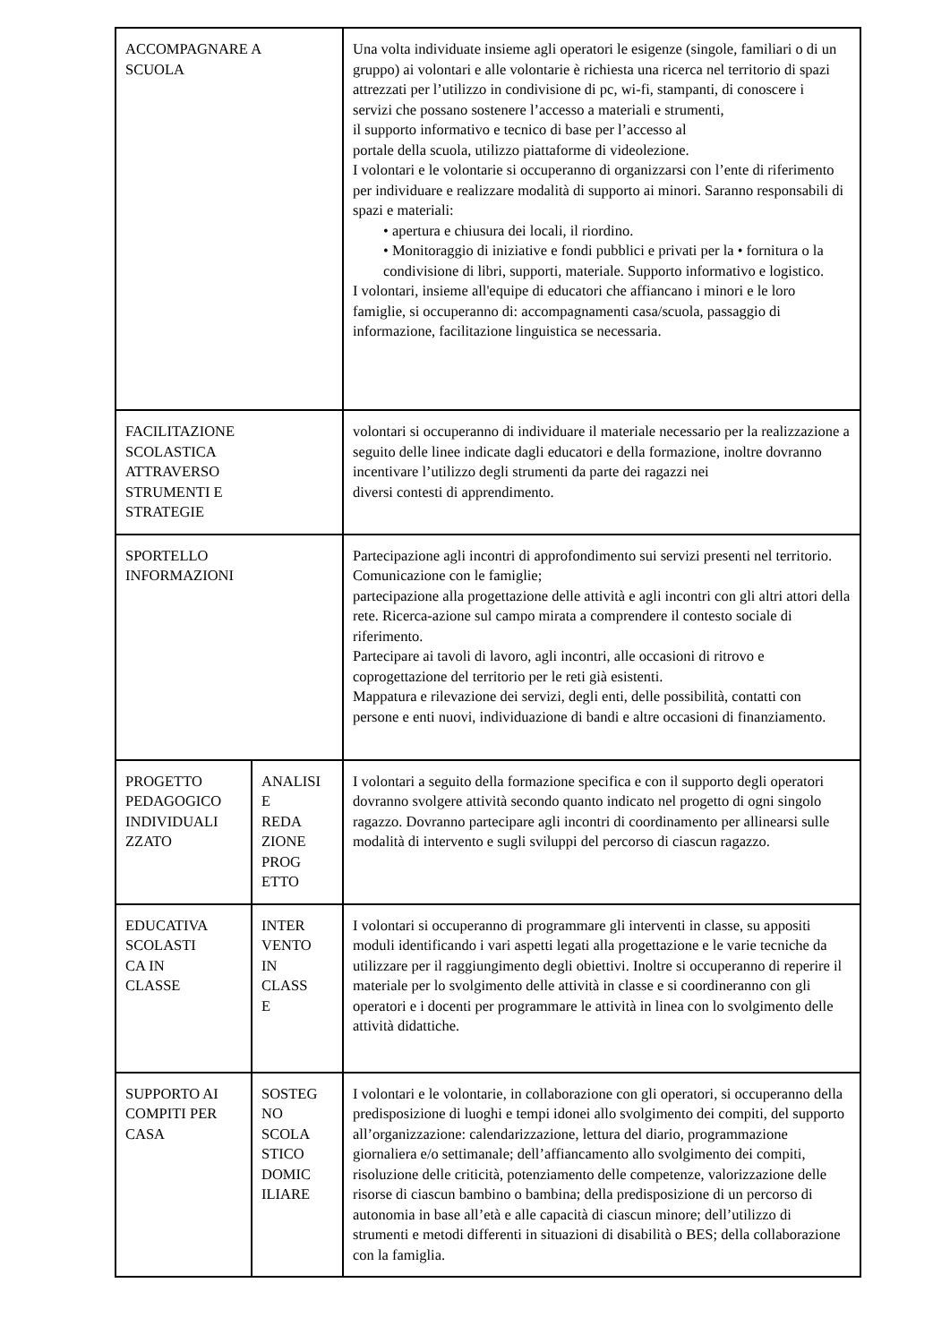| ACCOMPAGNARE A SCUOLA | | Una volta individuate insieme agli operatori le esigenze (singole, familiari o di un gruppo) ai volontari e alle volontarie è richiesta una ricerca nel territorio di spazi attrezzati per l’utilizzo in condivisione di pc, wi-fi, stampanti, di conoscere i servizi che possano sostenere l’accesso a materiali e strumenti, il supporto informativo e tecnico di base per l’accesso al portale della scuola, utilizzo piattaforme di videolezione. I volontari e le volontarie si occuperanno di organizzarsi con l’ente di riferimento per individuare e realizzare modalità di supporto ai minori. Saranno responsabili di spazi e materiali: • apertura e chiusura dei locali, il riordino. • Monitoraggio di iniziative e fondi pubblici e privati per la • fornitura o la condivisione di libri, supporti, materiale. Supporto informativo e logistico. I volontari, insieme all'equipe di educatori che affiancano i minori e le loro famiglie, si occuperanno di: accompagnamenti casa/scuola, passaggio di informazione, facilitazione linguistica se necessaria. |
| FACILITAZIONE SCOLASTICA ATTRAVERSO STRUMENTI E STRATEGIE | | volontari si occuperanno di individuare il materiale necessario per la realizzazione a seguito delle linee indicate dagli educatori e della formazione, inoltre dovranno incentivare l’utilizzo degli strumenti da parte dei ragazzi nei diversi contesti di apprendimento. |
| SPORTELLO INFORMAZIONI | | Partecipazione agli incontri di approfondimento sui servizi presenti nel territorio. Comunicazione con le famiglie; partecipazione alla progettazione delle attività e agli incontri con gli altri attori della rete. Ricerca-azione sul campo mirata a comprendere il contesto sociale di riferimento. Partecipare ai tavoli di lavoro, agli incontri, alle occasioni di ritrovo e coprogettazione del territorio per le reti già esistenti. Mappatura e rilevazione dei servizi, degli enti, delle possibilità, contatti con persone e enti nuovi, individuazione di bandi e altre occasioni di finanziamento. |
| PROGETTO PEDAGOGICO INDIVIDUALI ZZATO | ANALISI E REDA ZIONE PROG ETTO | I volontari a seguito della formazione specifica e con il supporto degli operatori dovranno svolgere attività secondo quanto indicato nel progetto di ogni singolo ragazzo. Dovranno partecipare agli incontri di coordinamento per allinearsi sulle modalità di intervento e sugli sviluppi del percorso di ciascun ragazzo. |
| EDUCATIVA SCOLASTI CA IN CLASSE | INTER VENTO IN CLASS E | I volontari si occuperanno di programmare gli interventi in classe, su appositi moduli identificando i vari aspetti legati alla progettazione e le varie tecniche da utilizzare per il raggiungimento degli obiettivi. Inoltre si occuperanno di reperire il materiale per lo svolgimento delle attività in classe e si coordineranno con gli operatori e i docenti per programmare le attività in linea con lo svolgimento delle attività didattiche. |
| SUPPORTO AI COMPITI PER CASA | SOSTEG NO SCOLA STICO DOMIC ILIARE | I volontari e le volontarie, in collaborazione con gli operatori, si occuperanno della predisposizione di luoghi e tempi idonei allo svolgimento dei compiti, del supporto all’organizzazione: calendarizzazione, lettura del diario, programmazione giornaliera e/o settimanale; dell’affiancamento allo svolgimento dei compiti, risoluzione delle criticità, potenziamento delle competenze, valorizzazione delle risorse di ciascun bambino o bambina; della predisposizione di un percorso di autonomia in base all’età e alle capacità di ciascun minore; dell’utilizzo di strumenti e metodi differenti in situazioni di disabilità o BES; della collaborazione con la famiglia. |